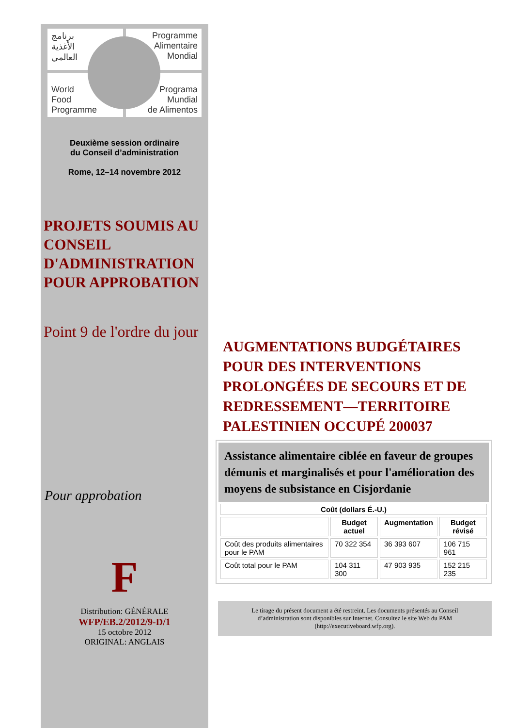برنامج
الأغذية
العالمي
Programme
Alimentaire
Mondial
World
Food
Programme
Programa
Mundial
de Alimentos
Deuxième session ordinaire
du Conseil d’administration
Rome, 12–14 novembre 2012
PROJETS SOUMIS AU CONSEIL D'ADMINISTRATION POUR APPROBATION
Point 9 de l'ordre du jour
Pour approbation
F
Distribution: GÉNÉRALE
WFP/EB.2/2012/9-D/1
15 octobre 2012
ORIGINAL: ANGLAIS
AUGMENTATIONS BUDGÉTAIRES POUR DES INTERVENTIONS PROLONGÉES DE SECOURS ET DE REDRESSEMENT—TERRITOIRE PALESTINIEN OCCUPÉ 200037
Assistance alimentaire ciblée en faveur de groupes démunis et marginalisés et pour l'amélioration des moyens de subsistance en Cisjordanie
| Coût (dollars É.-U.) | | | |
| --- | --- | --- | --- |
| | Budget actuel | Augmentation | Budget révisé |
| Coût des produits alimentaires pour le PAM | 70 322 354 | 36 393 607 | 106 715 961 |
| Coût total pour le PAM | 104 311 300 | 47 903 935 | 152 215 235 |
Le tirage du présent document a été restreint. Les documents présentés au Conseil d’administration sont disponibles sur Internet. Consultez le site Web du PAM (http://executiveboard.wfp.org).